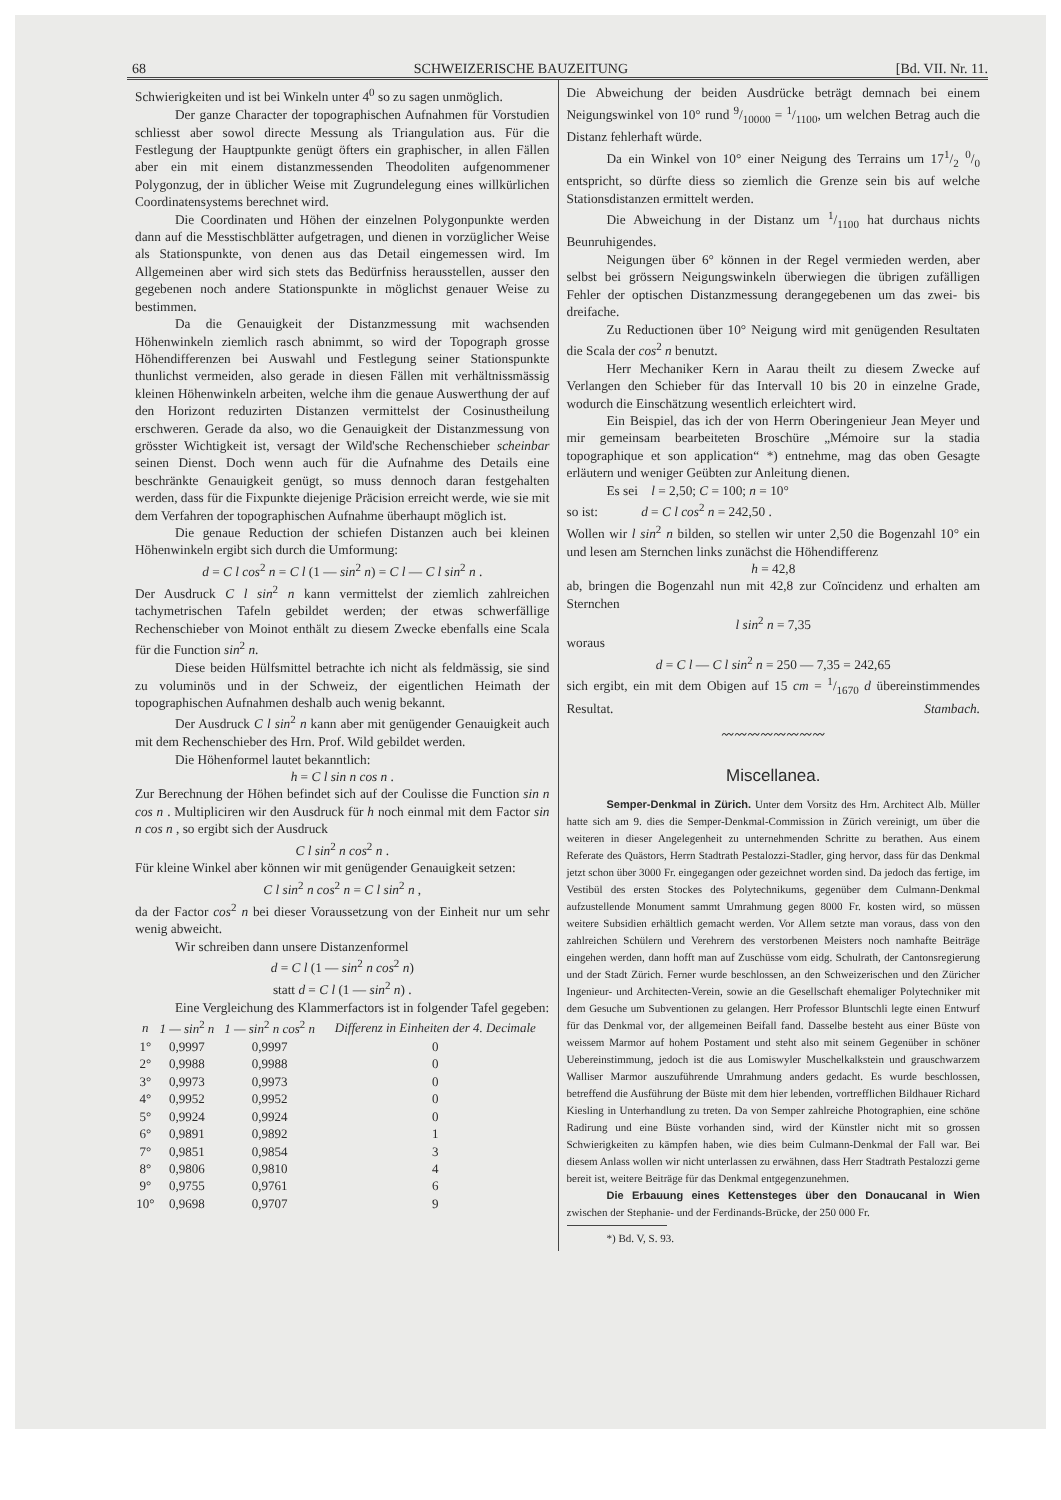68 SCHWEIZERISCHE BAUZEITUNG [Bd. VII. Nr. 11.
Schwierigkeiten und ist bei Winkeln unter 4<sup>0</sup> so zu sagen unmöglich.
Der ganze Character der topographischen Aufnahmen für Vorstudien schliesst aber sowol directe Messung als Triangulation aus. Für die Festlegung der Hauptpunkte genügt öfters ein graphischer, in allen Fällen aber ein mit einem distanzmessenden Theodoliten aufgenommener Polygonzug, der in üblicher Weise mit Zugrundelegung eines willkürlichen Coordinatensystems berechnet wird.
Die Coordinaten und Höhen der einzelnen Polygonpunkte werden dann auf die Messtischblätter aufgetragen, und dienen in vorzüglicher Weise als Stationspunkte, von denen aus das Detail eingemessen wird. Im Allgemeinen aber wird sich stets das Bedürfniss herausstellen, ausser den gegebenen noch andere Stationspunkte in möglichst genauer Weise zu bestimmen.
Da die Genauigkeit der Distanzmessung mit wachsenden Höhenwinkeln ziemlich rasch abnimmt, so wird der Topograph grosse Höhendifferenzen bei Auswahl und Festlegung seiner Stationspunkte thunlichst vermeiden, also gerade in diesen Fällen mit verhältnissmässig kleinen Höhenwinkeln arbeiten, welche ihm die genaue Auswerthung der auf den Horizont reduzirten Distanzen vermittelst der Cosinustheilung erschweren. Gerade da also, wo die Genauigkeit der Distanzmessung von grösster Wichtigkeit ist, versagt der Wild'sche Rechenschieber scheinbar seinen Dienst. Doch wenn auch für die Aufnahme des Details eine beschränkte Genauigkeit genügt, so muss dennoch daran festgehalten werden, dass für die Fixpunkte diejenige Präcision erreicht werde, wie sie mit dem Verfahren der topographischen Aufnahme überhaupt möglich ist.
Die genaue Reduction der schiefen Distanzen auch bei kleinen Höhenwinkeln ergibt sich durch die Umformung:
d = C l cos<sup>2</sup> n = C l (1 — sin<sup>2</sup> n) = C l — C l sin<sup>2</sup> n .
Der Ausdruck C l sin<sup>2</sup> n kann vermittelst der ziemlich zahlreichen tachymetrischen Tafeln gebildet werden; der etwas schwerfällige Rechenschieber von Moinot enthält zu diesem Zwecke ebenfalls eine Scala für die Function sin<sup>2</sup> n.
Diese beiden Hülfsmittel betrachte ich nicht als feldmässig, sie sind zu voluminös und in der Schweiz, der eigentlichen Heimath der topographischen Aufnahmen deshalb auch wenig bekannt.
Der Ausdruck C l sin<sup>2</sup> n kann aber mit genügender Genauigkeit auch mit dem Rechenschieber des Hrn. Prof. Wild gebildet werden.
Die Höhenformel lautet bekanntlich:
h = C l sin n cos n .
Zur Berechnung der Höhen befindet sich auf der Coulisse die Function sin n cos n . Multipliciren wir den Ausdruck für h noch einmal mit dem Factor sin n cos n , so ergibt sich der Ausdruck
C l sin<sup>2</sup> n cos<sup>2</sup> n .
Für kleine Winkel aber können wir mit genügender Genauigkeit setzen:
C l sin<sup>2</sup> n cos<sup>2</sup> n = C l sin<sup>2</sup> n ,
da der Factor cos<sup>2</sup> n bei dieser Voraussetzung von der Einheit nur um sehr wenig abweicht.
Wir schreiben dann unsere Distanzenformel
d = C l (1 — sin<sup>2</sup> n cos<sup>2</sup> n)
statt d = C l (1 — sin<sup>2</sup> n) .
Eine Vergleichung des Klammerfactors ist in folgender Tafel gegeben:
| n | 1 — sin<sup>2</sup> n | 1 — sin<sup>2</sup> n cos<sup>2</sup> n | Differenz in Einheiten der 4. Decimale |
| --- | --- | --- | --- |
| 1° | 0,9997 | 0,9997 | 0 |
| 2° | 0,9988 | 0,9988 | 0 |
| 3° | 0,9973 | 0,9973 | 0 |
| 4° | 0,9952 | 0,9952 | 0 |
| 5° | 0,9924 | 0,9924 | 0 |
| 6° | 0,9891 | 0,9892 | 1 |
| 7° | 0,9851 | 0,9854 | 3 |
| 8° | 0,9806 | 0,9810 | 4 |
| 9° | 0,9755 | 0,9761 | 6 |
| 10° | 0,9698 | 0,9707 | 9 |
Die Abweichung der beiden Ausdrücke beträgt demnach bei einem Neigungswinkel von 10° rund 9/10000 = 1/1100, um welchen Betrag auch die Distanz fehlerhaft würde.
Da ein Winkel von 10° einer Neigung des Terrains um 171/2 0/0 entspricht, so dürfte diess so ziemlich die Grenze sein bis auf welche Stationsdistanzen ermittelt werden.
Die Abweichung in der Distanz um 1/1100 hat durchaus nichts Beunruhigendes.
Neigungen über 6° können in der Regel vermieden werden, aber selbst bei grössern Neigungswinkeln überwiegen die übrigen zufälligen Fehler der optischen Distanzmessung derangegebenen um das zwei- bis dreifache.
Zu Reductionen über 10° Neigung wird mit genügenden Resultaten die Scala der cos<sup>2</sup> n benutzt.
Herr Mechaniker Kern in Aarau theilt zu diesem Zwecke auf Verlangen den Schieber für das Intervall 10 bis 20 in einzelne Grade, wodurch die Einschätzung wesentlich erleichtert wird.
Ein Beispiel, das ich der von Herrn Oberingenieur Jean Meyer und mir gemeinsam bearbeiteten Broschüre „Mémoire sur la stadia topographique et son application“ *) entnehme, mag das oben Gesagte erläutern und weniger Geübten zur Anleitung dienen.
Es sei l = 2,50; C = 100; n = 10°
so ist: d = C l cos<sup>2</sup> n = 242,50 .
Wollen wir l sin<sup>2</sup> n bilden, so stellen wir unter 2,50 die Bogenzahl 10° ein und lesen am Sternchen links zunächst die Höhendifferenz
h = 42,8
ab, bringen die Bogenzahl nun mit 42,8 zur Coïncidenz und erhalten am Sternchen
l sin<sup>2</sup> n = 7,35
woraus
d = C l — C l sin<sup>2</sup> n = 250 — 7,35 = 242,65
sich ergibt, ein mit dem Obigen auf 15 cm = 1/1670 d übereinstimmendes Resultat. Stambach.
〰〰〰〰〰〰〰〰
Miscellanea.
Semper-Denkmal in Zürich. Unter dem Vorsitz des Hrn. Architect Alb. Müller hatte sich am 9. dies die Semper-Denkmal-Commission in Zürich vereinigt, um über die weiteren in dieser Angelegenheit zu unternehmenden Schritte zu berathen. Aus einem Referate des Quästors, Herrn Stadtrath Pestalozzi-Stadler, ging hervor, dass für das Denkmal jetzt schon über 3000 Fr. eingegangen oder gezeichnet worden sind. Da jedoch das fertige, im Vestibül des ersten Stockes des Polytechnikums, gegenüber dem Culmann-Denkmal aufzustellende Monument sammt Umrahmung gegen 8000 Fr. kosten wird, so müssen weitere Subsidien erhältlich gemacht werden. Vor Allem setzte man voraus, dass von den zahlreichen Schülern und Verehrern des verstorbenen Meisters noch namhafte Beiträge eingehen werden, dann hofft man auf Zuschüsse vom eidg. Schulrath, der Cantonsregierung und der Stadt Zürich. Ferner wurde beschlossen, an den Schweizerischen und den Züricher Ingenieur- und Architecten-Verein, sowie an die Gesellschaft ehemaliger Polytechniker mit dem Gesuche um Subventionen zu gelangen. Herr Professor Bluntschli legte einen Entwurf für das Denkmal vor, der allgemeinen Beifall fand. Dasselbe besteht aus einer Büste von weissem Marmor auf hohem Postament und steht also mit seinem Gegenüber in schöner Uebereinstimmung, jedoch ist die aus Lomiswyler Muschelkalkstein und grauschwarzem Walliser Marmor auszuführende Umrahmung anders gedacht. Es wurde beschlossen, betreffend die Ausführung der Büste mit dem hier lebenden, vortrefflichen Bildhauer Richard Kiesling in Unterhandlung zu treten. Da von Semper zahlreiche Photographien, eine schöne Radirung und eine Büste vorhanden sind, wird der Künstler nicht mit so grossen Schwierigkeiten zu kämpfen haben, wie dies beim Culmann-Denkmal der Fall war. Bei diesem Anlass wollen wir nicht unterlassen zu erwähnen, dass Herr Stadtrath Pestalozzi gerne bereit ist, weitere Beiträge für das Denkmal entgegenzunehmen.
Die Erbauung eines Kettensteges über den Donaucanal in Wien zwischen der Stephanie- und der Ferdinands-Brücke, der 250 000 Fr.
*) Bd. V, S. 93.